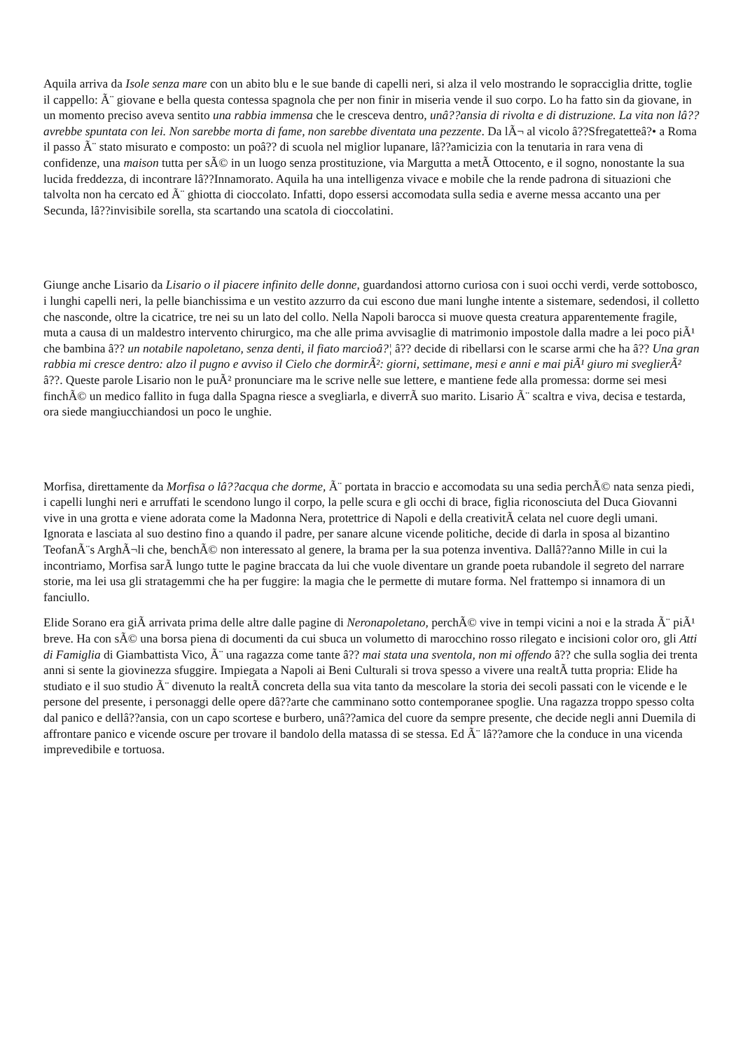Aquila arriva da Isole senza mare con un abito blu e le sue bande di capelli neri, si alza il velo mostrando le sopracciglia dritte, toglie il cappello: Ã¨ giovane e bella questa contessa spagnola che per non finir in miseria vende il suo corpo. Lo ha fatto sin da giovane, in un momento preciso aveva sentito una rabbia immensa che le cresceva dentro, unâ??ansia di rivolta e di distruzione. La vita non lâ??avrebbe spuntata con lei. Non sarebbe morta di fame, non sarebbe diventata una pezzente. Da lÃ¬ al vicolo â??Sfregatetteâ?• a Roma il passo Ã¨ stato misurato e composto: un poâ?? di scuola nel miglior lupanare, lâ??amicizia con la tenutaria in rara vena di confidenze, una maison tutta per sÃ© in un luogo senza prostituzione, via Margutta a metÃ Ottocento, e il sogno, nonostante la sua lucida freddezza, di incontrare lâ??Innamorato. Aquila ha una intelligenza vivace e mobile che la rende padrona di situazioni che talvolta non ha cercato ed Ã¨ ghiotta di cioccolato. Infatti, dopo essersi accomodata sulla sedia e averne messa accanto una per Secunda, lâ??invisibile sorella, sta scartando una scatola di cioccolatini.
Giunge anche Lisario da Lisario o il piacere infinito delle donne, guardandosi attorno curiosa con i suoi occhi verdi, verde sottobosco, i lunghi capelli neri, la pelle bianchissima e un vestito azzurro da cui escono due mani lunghe intente a sistemare, sedendosi, il colletto che nasconde, oltre la cicatrice, tre nei su un lato del collo. Nella Napoli barocca si muove questa creatura apparentemente fragile, muta a causa di un maldestro intervento chirurgico, ma che alle prima avvisaglie di matrimonio impostole dalla madre a lei poco piÃ¹ che bambina â?? un notabile napoletano, senza denti, il fiato marcioâ?¦ â?? decide di ribellarsi con le scarse armi che ha â?? Una gran rabbia mi cresce dentro: alzo il pugno e avviso il Cielo che dormirÃ²: giorni, settimane, mesi e anni e mai piÃ¹ giuro mi sveglierÃ² â??. Queste parole Lisario non le puÃ² pronunciare ma le scrive nelle sue lettere, e mantiene fede alla promessa: dorme sei mesi finchÃ© un medico fallito in fuga dalla Spagna riesce a svegliarla, e diverrÃ suo marito. Lisario Ã¨ scaltra e viva, decisa e testarda, ora siede mangiucchiandosi un poco le unghie.
Morfisa, direttamente da Morfisa o lâ??acqua che dorme, Ã¨ portata in braccio e accomodata su una sedia perchÃ© nata senza piedi, i capelli lunghi neri e arruffati le scendono lungo il corpo, la pelle scura e gli occhi di brace, figlia riconosciuta del Duca Giovanni vive in una grotta e viene adorata come la Madonna Nera, protettrice di Napoli e della creativitÃ celata nel cuore degli umani. Ignorata e lasciata al suo destino fino a quando il padre, per sanare alcune vicende politiche, decide di darla in sposa al bizantino TeofanÃ¨s ArghÃ¬li che, benchÃ© non interessato al genere, la brama per la sua potenza inventiva. Dallâ??anno Mille in cui la incontriamo, Morfisa sarÃ lungo tutte le pagine braccata da lui che vuole diventare un grande poeta rubandole il segreto del narrare storie, ma lei usa gli stratagemmi che ha per fuggire: la magia che le permette di mutare forma. Nel frattempo si innamora di un fanciullo.
Elide Sorano era giÃ arrivata prima delle altre dalle pagine di Neronapoletano, perchÃ© vive in tempi vicini a noi e la strada Ã¨ piÃ¹ breve. Ha con sÃ© una borsa piena di documenti da cui sbuca un volumetto di marocchino rosso rilegato e incisioni color oro, gli Atti di Famiglia di Giambattista Vico, Ã¨ una ragazza come tante â?? mai stata una sventola, non mi offendo â?? che sulla soglia dei trenta anni si sente la giovinezza sfuggire. Impiegata a Napoli ai Beni Culturali si trova spesso a vivere una realtÃ tutta propria: Elide ha studiato e il suo studio Ã¨ divenuto la realtÃ concreta della sua vita tanto da mescolare la storia dei secoli passati con le vicende e le persone del presente, i personaggi delle opere dâ??arte che camminano sotto contemporanee spoglie. Una ragazza troppo spesso colta dal panico e dellâ??ansia, con un capo scortese e burbero, unâ??amica del cuore da sempre presente, che decide negli anni Duemila di affrontare panico e vicende oscure per trovare il bandolo della matassa di se stessa. Ed Ã¨ lâ??amore che la conduce in una vicenda imprevedibile e tortuosa.